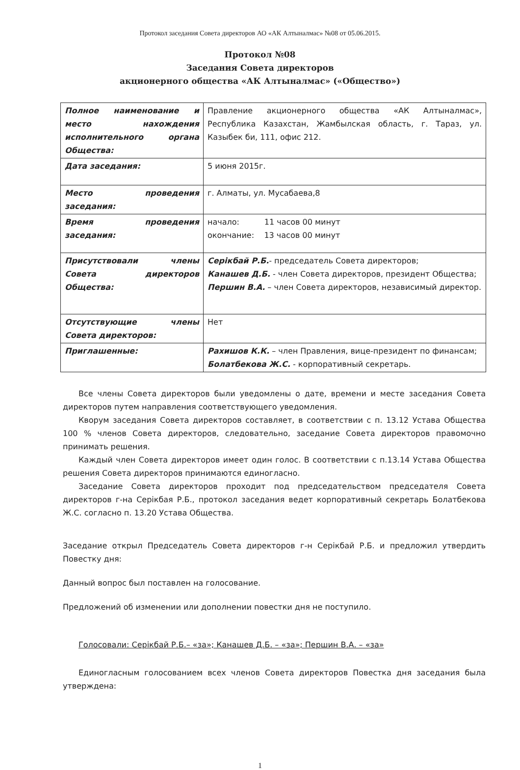Протокол заседания Совета директоров АО «АК Алтыналмас» №08 от 05.06.2015.
Протокол №08
Заседания Совета директоров
акционерного общества «АК Алтыналмас» («Общество»)
| Полное наименование и место нахождения исполнительного органа Общества: | Правление акционерного общества «АК Алтыналмас», Республика Казахстан, Жамбылская область, г. Тараз, ул. Казыбек би, 111, офис 212. |
| Дата заседания: | 5 июня 2015г. |
| Место проведения заседания: | г. Алматы, ул. Мусабаева,8 |
| Время проведения заседания: | начало: 11 часов 00 минут окончание: 13 часов 00 минут |
| Присутствовали члены Совета директоров Общества: | Серікбай Р.Б. - председатель Совета директоров; Канашев Д.Б. - член Совета директоров, президент Общества; Першин В.А. – член Совета директоров, независимый директор. |
| Отсутствующие члены Совета директоров: | Нет |
| Приглашенные: | Рахишов К.К. – член Правления, вице-президент по финансам; Болатбекова Ж.С. - корпоративный секретарь. |
Все члены Совета директоров были уведомлены о дате, времени и месте заседания Совета директоров путем направления соответствующего уведомления.
Кворум заседания Совета директоров составляет, в соответствии с п. 13.12 Устава Общества 100 % членов Совета директоров, следовательно, заседание Совета директоров правомочно принимать решения.
Каждый член Совета директоров имеет один голос. В соответствии с п.13.14 Устава Общества решения Совета директоров принимаются единогласно.
Заседание Совета директоров проходит под председательством председателя Совета директоров г-на Серікбая Р.Б., протокол заседания ведет корпоративный секретарь Болатбекова Ж.С. согласно п. 13.20 Устава Общества.
Заседание открыл Председатель Совета директоров г-н Серікбай Р.Б. и предложил утвердить Повестку дня:
Данный вопрос был поставлен на голосование.
Предложений об изменении или дополнении повестки дня не поступило.
Голосовали: Серікбай Р.Б.– «за»; Канашев Д.Б. – «за»; Першин В.А. – «за»
Единогласным голосованием всех членов Совета директоров Повестка дня заседания была утверждена:
1